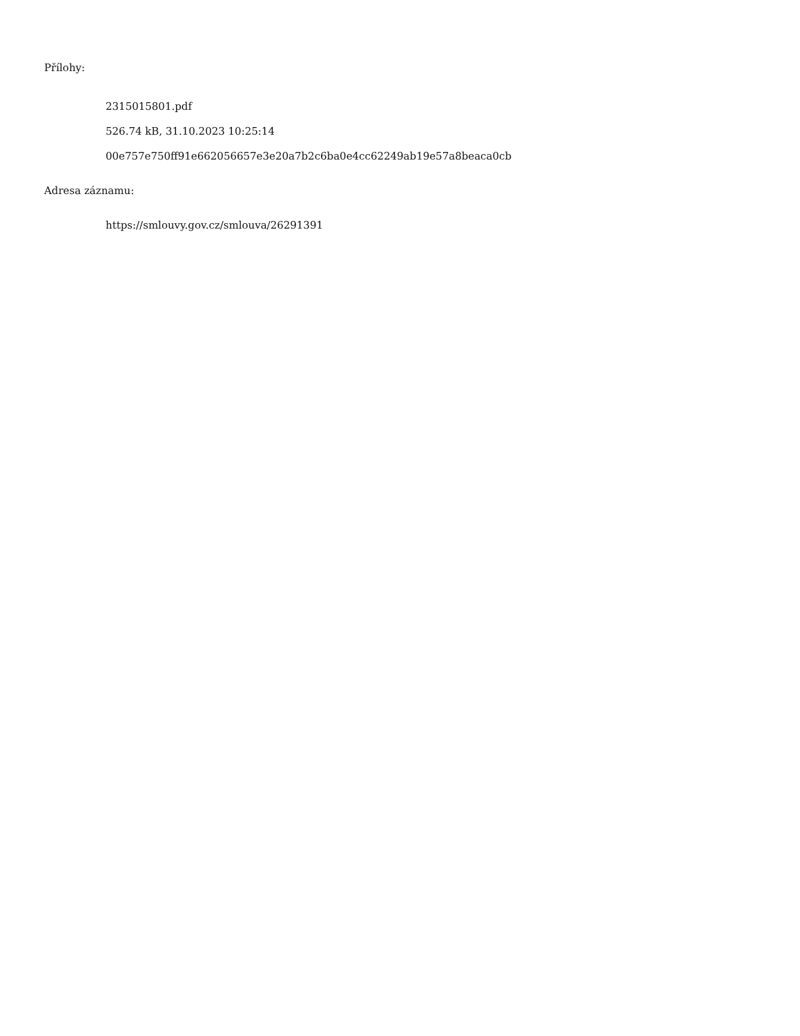Přílohy:
2315015801.pdf
526.74 kB, 31.10.2023 10:25:14
00e757e750ff91e662056657e3e20a7b2c6ba0e4cc62249ab19e57a8beaca0cb
Adresa záznamu:
https://smlouvy.gov.cz/smlouva/26291391